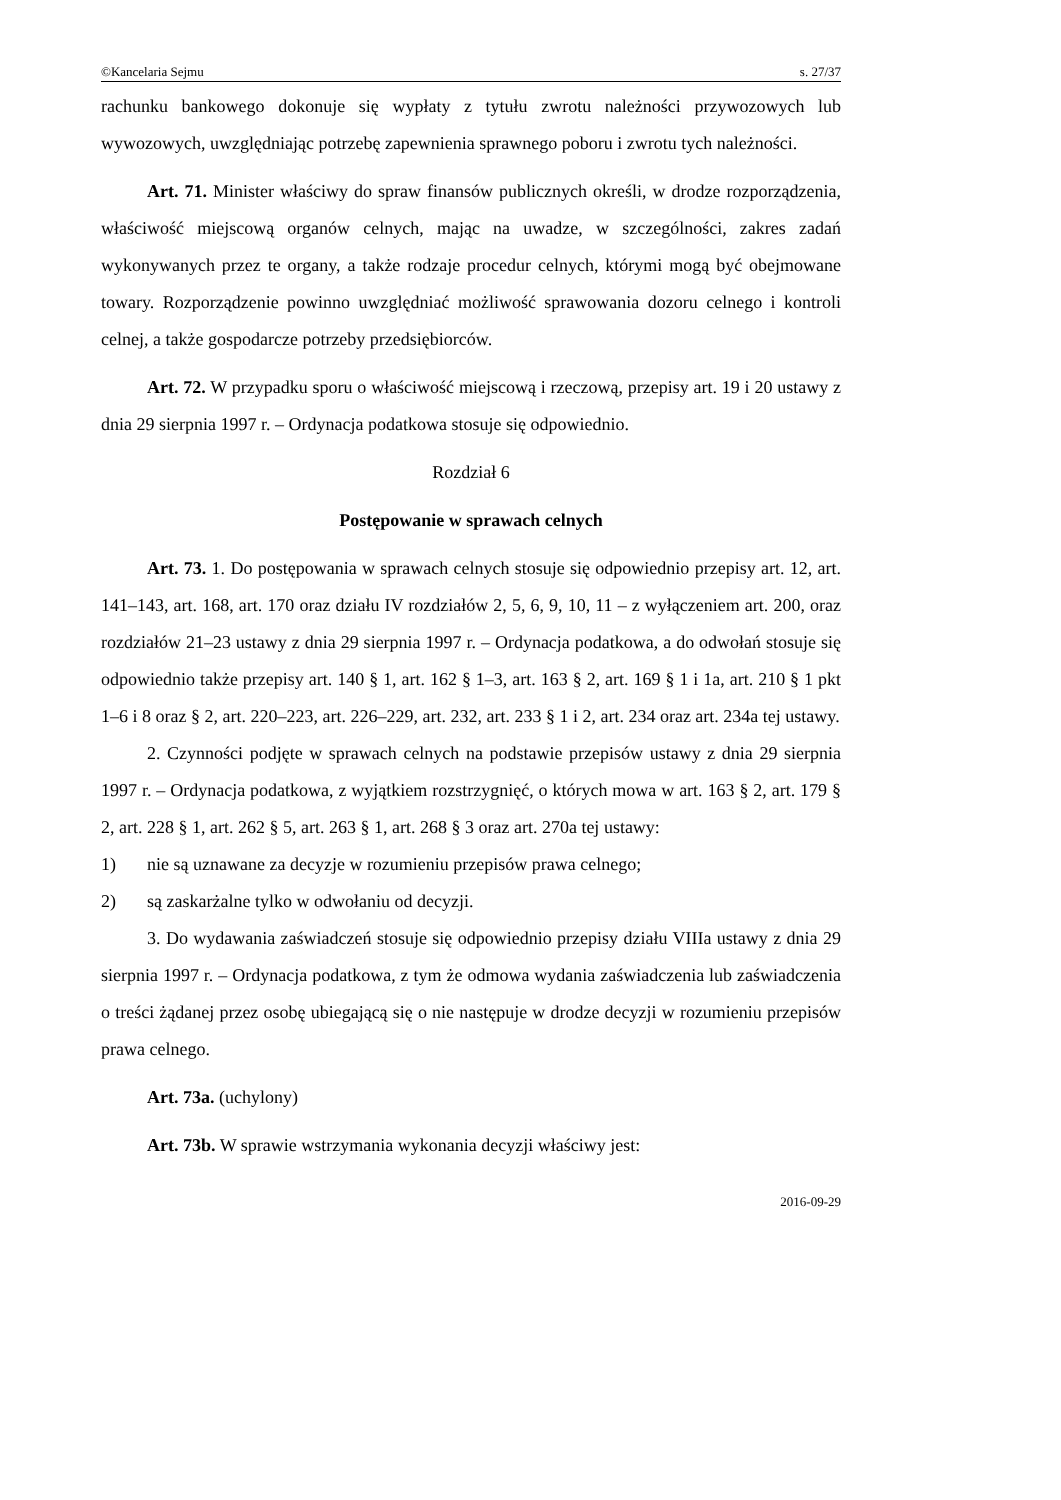©Kancelaria Sejmu s. 27/37
rachunku bankowego dokonuje się wypłaty z tytułu zwrotu należności przywozowych lub wywozowych, uwzględniając potrzebę zapewnienia sprawnego poboru i zwrotu tych należności.
Art. 71. Minister właściwy do spraw finansów publicznych określi, w drodze rozporządzenia, właściwość miejscową organów celnych, mając na uwadze, w szczególności, zakres zadań wykonywanych przez te organy, a także rodzaje procedur celnych, którymi mogą być obejmowane towary. Rozporządzenie powinno uwzględniać możliwość sprawowania dozoru celnego i kontroli celnej, a także gospodarcze potrzeby przedsiębiorców.
Art. 72. W przypadku sporu o właściwość miejscową i rzeczową, przepisy art. 19 i 20 ustawy z dnia 29 sierpnia 1997 r. – Ordynacja podatkowa stosuje się odpowiednio.
Rozdział 6
Postępowanie w sprawach celnych
Art. 73. 1. Do postępowania w sprawach celnych stosuje się odpowiednio przepisy art. 12, art. 141–143, art. 168, art. 170 oraz działu IV rozdziałów 2, 5, 6, 9, 10, 11 – z wyłączeniem art. 200, oraz rozdziałów 21–23 ustawy z dnia 29 sierpnia 1997 r. – Ordynacja podatkowa, a do odwołań stosuje się odpowiednio także przepisy art. 140 § 1, art. 162 § 1–3, art. 163 § 2, art. 169 § 1 i 1a, art. 210 § 1 pkt 1–6 i 8 oraz § 2, art. 220–223, art. 226–229, art. 232, art. 233 § 1 i 2, art. 234 oraz art. 234a tej ustawy.
2. Czynności podjęte w sprawach celnych na podstawie przepisów ustawy z dnia 29 sierpnia 1997 r. – Ordynacja podatkowa, z wyjątkiem rozstrzygnięć, o których mowa w art. 163 § 2, art. 179 § 2, art. 228 § 1, art. 262 § 5, art. 263 § 1, art. 268 § 3 oraz art. 270a tej ustawy:
1) nie są uznawane za decyzje w rozumieniu przepisów prawa celnego;
2) są zaskarżalne tylko w odwołaniu od decyzji.
3. Do wydawania zaświadczeń stosuje się odpowiednio przepisy działu VIIIa ustawy z dnia 29 sierpnia 1997 r. – Ordynacja podatkowa, z tym że odmowa wydania zaświadczenia lub zaświadczenia o treści żądanej przez osobę ubiegającą się o nie następuje w drodze decyzji w rozumieniu przepisów prawa celnego.
Art. 73a. (uchylony)
Art. 73b. W sprawie wstrzymania wykonania decyzji właściwy jest:
2016-09-29